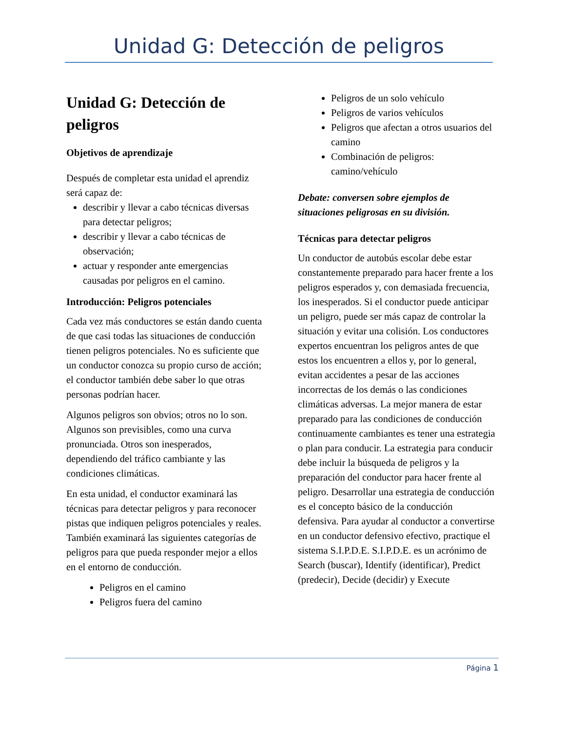Unidad G: Detección de peligros
Unidad G: Detección de peligros
Objetivos de aprendizaje
Después de completar esta unidad el aprendiz será capaz de:
describir y llevar a cabo técnicas diversas para detectar peligros;
describir y llevar a cabo técnicas de observación;
actuar y responder ante emergencias causadas por peligros en el camino.
Introducción: Peligros potenciales
Cada vez más conductores se están dando cuenta de que casi todas las situaciones de conducción tienen peligros potenciales. No es suficiente que un conductor conozca su propio curso de acción; el conductor también debe saber lo que otras personas podrían hacer.
Algunos peligros son obvios; otros no lo son. Algunos son previsibles, como una curva pronunciada. Otros son inesperados, dependiendo del tráfico cambiante y las condiciones climáticas.
En esta unidad, el conductor examinará las técnicas para detectar peligros y para reconocer pistas que indiquen peligros potenciales y reales. También examinará las siguientes categorías de peligros para que pueda responder mejor a ellos en el entorno de conducción.
Peligros en el camino
Peligros fuera del camino
Peligros de un solo vehículo
Peligros de varios vehículos
Peligros que afectan a otros usuarios del camino
Combinación de peligros: camino/vehículo
Debate: conversen sobre ejemplos de situaciones peligrosas en su división.
Técnicas para detectar peligros
Un conductor de autobús escolar debe estar constantemente preparado para hacer frente a los peligros esperados y, con demasiada frecuencia, los inesperados. Si el conductor puede anticipar un peligro, puede ser más capaz de controlar la situación y evitar una colisión. Los conductores expertos encuentran los peligros antes de que estos los encuentren a ellos y, por lo general, evitan accidentes a pesar de las acciones incorrectas de los demás o las condiciones climáticas adversas. La mejor manera de estar preparado para las condiciones de conducción continuamente cambiantes es tener una estrategia o plan para conducir. La estrategia para conducir debe incluir la búsqueda de peligros y la preparación del conductor para hacer frente al peligro. Desarrollar una estrategia de conducción es el concepto básico de la conducción defensiva. Para ayudar al conductor a convertirse en un conductor defensivo efectivo, practique el sistema S.I.P.D.E. S.I.P.D.E. es un acrónimo de Search (buscar), Identify (identificar), Predict (predecir), Decide (decidir) y Execute
Página 1